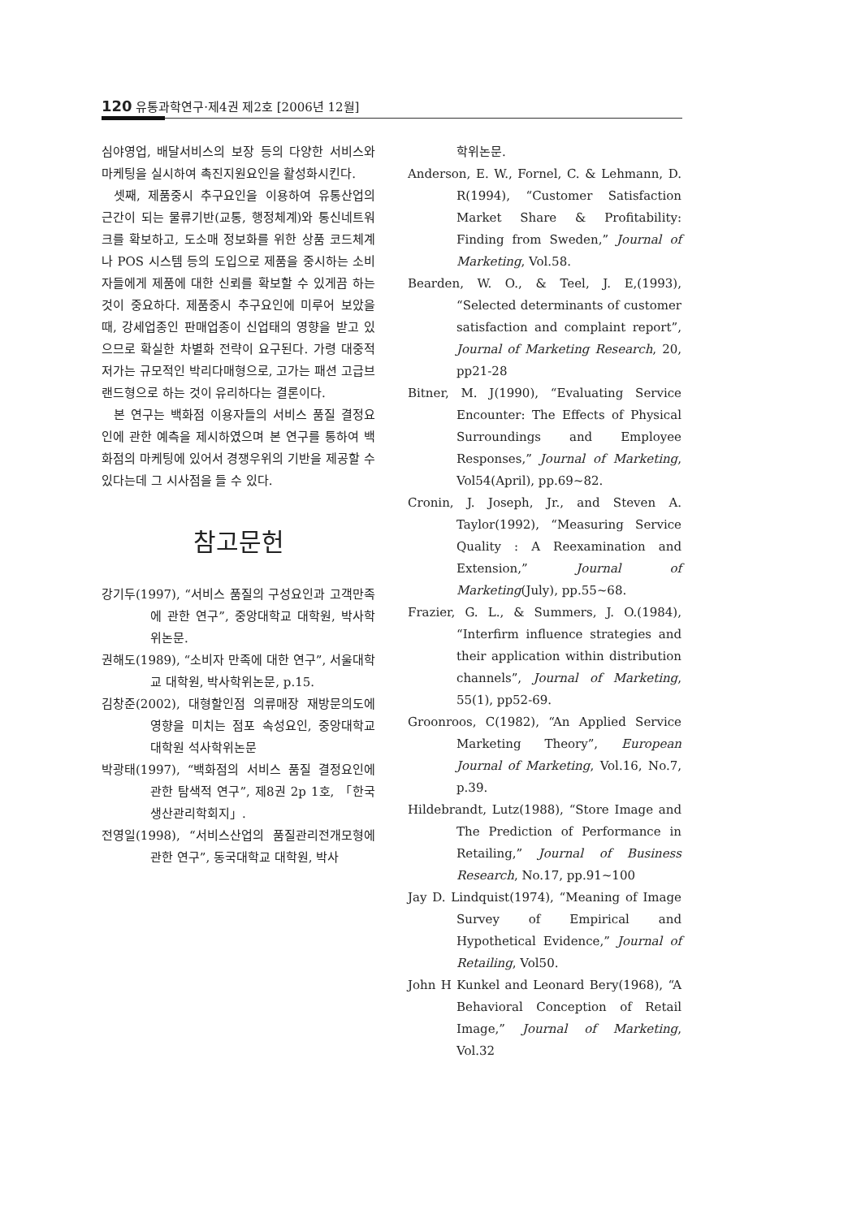120 유통과학연구·제4권 제2호 [2006년 12월]
심야영업, 배달서비스의 보장 등의 다양한 서비스와 마케팅을 실시하여 촉진지원요인을 활성화시킨다.
셋째, 제품중시 추구요인을 이용하여 유통산업의 근간이 되는 물류기반(교통, 행정체계)와 통신네트워크를 확보하고, 도소매 정보화를 위한 상품 코드체계나 POS 시스템 등의 도입으로 제품을 중시하는 소비자들에게 제품에 대한 신뢰를 확보할 수 있게끔 하는 것이 중요하다. 제품중시 추구요인에 미루어 보았을 때, 강세업종인 판매업종이 신업태의 영향을 받고 있으므로 확실한 차별화 전략이 요구된다. 가령 대중적저가는 규모적인 박리다매형으로, 고가는 패션 고급브랜드형으로 하는 것이 유리하다는 결론이다.
본 연구는 백화점 이용자들의 서비스 품질 결정요인에 관한 예측을 제시하였으며 본 연구를 통하여 백화점의 마케팅에 있어서 경쟁우위의 기반을 제공할 수 있다는데 그 시사점을 들 수 있다.
참고문헌
강기두(1997), “서비스 품질의 구성요인과 고객만족에 관한 연구”, 중앙대학교 대학원, 박사학위논문.
권해도(1989), “소비자 만족에 대한 연구”, 서울대학교 대학원, 박사학위논문, p.15.
김창준(2002), 대형할인점 의류매장 재방문의도에 영향을 미치는 점포 속성요인, 중앙대학교 대학원 석사학위논문
박광태(1997), “백화점의 서비스 품질 결정요인에 관한 탐색적 연구”, 제8권 2p 1호, 「한국생산관리학회지」.
전영일(1998), “서비스산업의 품질관리전개모형에 관한 연구”, 동국대학교 대학원, 박사
학위논문.
Anderson, E. W., Fornel, C. & Lehmann, D. R(1994), “Customer Satisfaction Market Share & Profitability: Finding from Sweden,” Journal of Marketing, Vol.58.
Bearden, W. O., & Teel, J. E,(1993), “Selected determinants of customer satisfaction and complaint report”, Journal of Marketing Research, 20, pp21-28
Bitner, M. J(1990), “Evaluating Service Encounter: The Effects of Physical Surroundings and Employee Responses,” Journal of Marketing, Vol54(April), pp.69~82.
Cronin, J. Joseph, Jr., and Steven A. Taylor(1992), “Measuring Service Quality : A Reexamination and Extension,” Journal of Marketing(July), pp.55~68.
Frazier, G. L., & Summers, J. O.(1984), “Interfirm influence strategies and their application within distribution channels”, Journal of Marketing, 55(1), pp52-69.
Groonroos, C(1982), “An Applied Service Marketing Theory”, European Journal of Marketing, Vol.16, No.7, p.39.
Hildebrandt, Lutz(1988), “Store Image and The Prediction of Performance in Retailing,” Journal of Business Research, No.17, pp.91~100
Jay D. Lindquist(1974), “Meaning of Image Survey of Empirical and Hypothetical Evidence,” Journal of Retailing, Vol50.
John H Kunkel and Leonard Bery(1968), “A Behavioral Conception of Retail Image,” Journal of Marketing, Vol.32